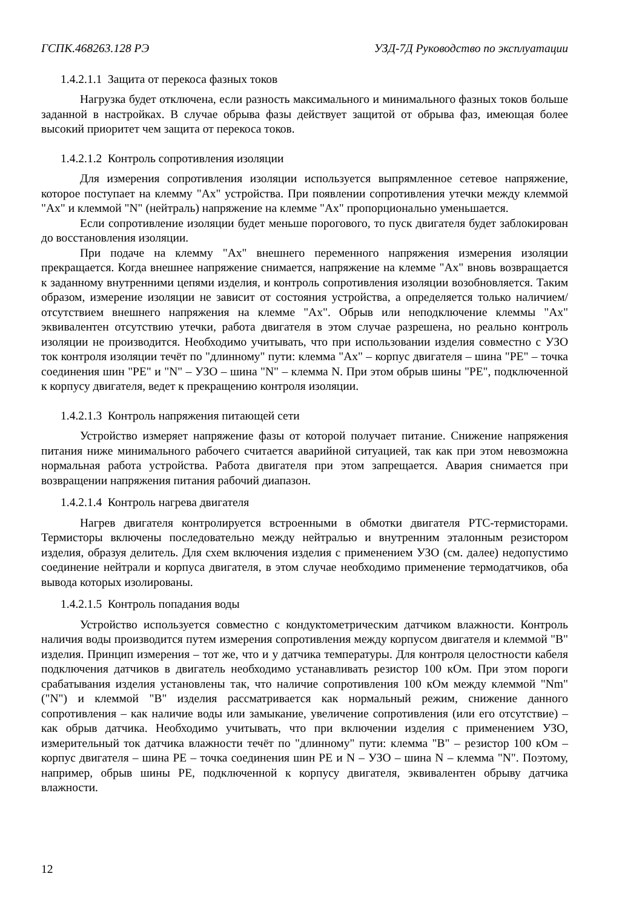ГСПК.468263.128 РЭ УЗД-7Д Руководство по эксплуатации
1.4.2.1.1 Защита от перекоса фазных токов
Нагрузка будет отключена, если разность максимального и минимального фазных токов больше заданной в настройках. В случае обрыва фазы действует защитой от обрыва фаз, имеющая более высокий приоритет чем защита от перекоса токов.
1.4.2.1.2 Контроль сопротивления изоляции
Для измерения сопротивления изоляции используется выпрямленное сетевое напряжение, которое поступает на клемму "Ax" устройства. При появлении сопротивления утечки между клеммой "Ax" и клеммой "N" (нейтраль) напряжение на клемме "Ax" пропорционально уменьшается.
Если сопротивление изоляции будет меньше порогового, то пуск двигателя будет заблокирован до восстановления изоляции.
При подаче на клемму "Ax" внешнего переменного напряжения измерения изоляции прекращается. Когда внешнее напряжение снимается, напряжение на клемме "Ax" вновь возвращается к заданному внутренними цепями изделия, и контроль сопротивления изоляции возобновляется. Таким образом, измерение изоляции не зависит от состояния устройства, а определяется только наличием/отсутствием внешнего напряжения на клемме "Ax". Обрыв или неподключение клеммы "Ax" эквивалентен отсутствию утечки, работа двигателя в этом случае разрешена, но реально контроль изоляции не производится. Необходимо учитывать, что при использовании изделия совместно с УЗО ток контроля изоляции течёт по "длинному" пути: клемма "Ax" – корпус двигателя – шина "PE" – точка соединения шин "PE" и "N" – УЗО – шина "N" – клемма N. При этом обрыв шины "PE", подключенной к корпусу двигателя, ведет к прекращению контроля изоляции.
1.4.2.1.3 Контроль напряжения питающей сети
Устройство измеряет напряжение фазы от которой получает питание. Снижение напряжения питания ниже минимального рабочего считается аварийной ситуацией, так как при этом невозможна нормальная работа устройства. Работа двигателя при этом запрещается. Авария снимается при возвращении напряжения питания рабочий диапазон.
1.4.2.1.4 Контроль нагрева двигателя
Нагрев двигателя контролируется встроенными в обмотки двигателя PTC-термисторами. Термисторы включены последовательно между нейтралью и внутренним эталонным резистором изделия, образуя делитель. Для схем включения изделия с применением УЗО (см. далее) недопустимо соединение нейтрали и корпуса двигателя, в этом случае необходимо применение термодатчиков, оба вывода которых изолированы.
1.4.2.1.5 Контроль попадания воды
Устройство используется совместно с кондуктометрическим датчиком влажности. Контроль наличия воды производится путем измерения сопротивления между корпусом двигателя и клеммой "B" изделия. Принцип измерения – тот же, что и у датчика температуры. Для контроля целостности кабеля подключения датчиков в двигатель необходимо устанавливать резистор 100 кОм. При этом пороги срабатывания изделия установлены так, что наличие сопротивления 100 кОм между клеммой "Nm" ("N") и клеммой "B" изделия рассматривается как нормальный режим, снижение данного сопротивления – как наличие воды или замыкание, увеличение сопротивления (или его отсутствие) – как обрыв датчика. Необходимо учитывать, что при включении изделия с применением УЗО, измерительный ток датчика влажности течёт по "длинному" пути: клемма "B" – резистор 100 кОм – корпус двигателя – шина PE – точка соединения шин PE и N – УЗО – шина N – клемма "N". Поэтому, например, обрыв шины PE, подключенной к корпусу двигателя, эквивалентен обрыву датчика влажности.
12